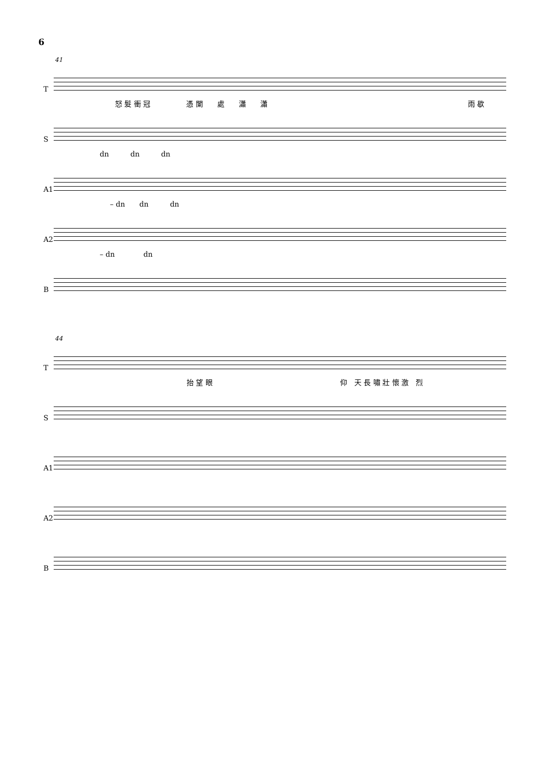6
41
T
怒 髮 衝 冠　　　　　憑 闌　　處　　瀟　　瀟
雨 歇
S
dn　　　dn　　　dn
A1
– dn　　dn　　　dn
A2
– dn　　　　dn
B
44
T
抬 望 眼 仰　天 長 嘯 壯 懷 激　烈
S
A1
A2
B